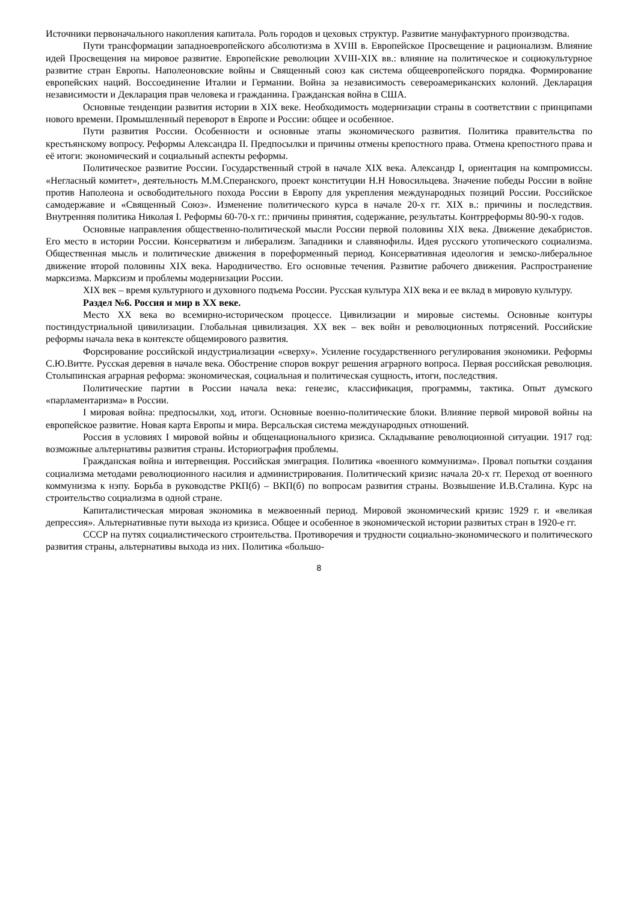Источники первоначального накопления капитала. Роль городов и цеховых структур. Развитие мануфактурного производства.
Пути трансформации западноевропейского абсолютизма в XVIII в. Европейское Просвещение и рационализм. Влияние идей Просвещения на мировое развитие. Европейские революции XVIII-XIX вв.: влияние на политическое и социокультурное развитие стран Европы. Наполеоновские войны и Священный союз как система общеевропейского порядка. Формирование европейских наций. Воссоединение Италии и Германии. Война за независимость североамериканских колоний. Декларация независимости и Декларация прав человека и гражданина. Гражданская война в США.
Основные тенденции развития истории в XIX веке. Необходимость модернизации страны в соответствии с принципами нового времени. Промышленный переворот в Европе и России: общее и особенное.
Пути развития России. Особенности и основные этапы экономического развития. Политика правительства по крестьянскому вопросу. Реформы Александра II. Предпосылки и причины отмены крепостного права. Отмена крепостного права и её итоги: экономический и социальный аспекты реформы.
Политическое развитие России. Государственный строй в начале XIX века. Александр I, ориентация на компромиссы. «Негласный комитет», деятельность М.М.Сперанского, проект конституции Н.Н Новосильцева. Значение победы России в войне против Наполеона и освободительного похода России в Европу для укрепления международных позиций России. Российское самодержавие и «Священный Союз». Изменение политического курса в начале 20-х гг. XIX в.: причины и последствия. Внутренняя политика Николая I. Реформы 60-70-х гг.: причины принятия, содержание, результаты. Контрреформы 80-90-х годов.
Основные направления общественно-политической мысли России первой половины XIX века. Движение декабристов. Его место в истории России. Консерватизм и либерализм. Западники и славянофилы. Идея русского утопического социализма. Общественная мысль и политические движения в пореформенный период. Консервативная идеология и земско-либеральное движение второй половины XIX века. Народничество. Его основные течения. Развитие рабочего движения. Распространение марксизма. Марксизм и проблемы модернизации России.
XIX век – время культурного и духовного подъема России. Русская культура XIX века и ее вклад в мировую культуру.
Раздел №6. Россия и мир в XX веке.
Место XX века во всемирно-историческом процессе. Цивилизации и мировые системы. Основные контуры постиндустриальной цивилизации. Глобальная цивилизация. XX век – век войн и революционных потрясений. Российские реформы начала века в контексте общемирового развития.
Форсирование российской индустриализации «сверху». Усиление государственного регулирования экономики. Реформы С.Ю.Витте. Русская деревня в начале века. Обострение споров вокруг решения аграрного вопроса. Первая российская революция. Столыпинская аграрная реформа: экономическая, социальная и политическая сущность, итоги, последствия.
Политические партии в России начала века: генезис, классификация, программы, тактика. Опыт думского «парламентаризма» в России.
I мировая война: предпосылки, ход, итоги. Основные военно-политические блоки. Влияние первой мировой войны на европейское развитие. Новая карта Европы и мира. Версальская система международных отношений.
Россия в условиях I мировой войны и общенационального кризиса. Складывание революционной ситуации. 1917 год: возможные альтернативы развития страны. Историография проблемы.
Гражданская война и интервенция. Российская эмиграция. Политика «военного коммунизма». Провал попытки создания социализма методами революционного насилия и администрирования. Политический кризис начала 20-х гг. Переход от военного коммунизма к нэпу. Борьба в руководстве РКП(б) – ВКП(б) по вопросам развития страны. Возвышение И.В.Сталина. Курс на строительство социализма в одной стране.
Капиталистическая мировая экономика в межвоенный период. Мировой экономический кризис 1929 г. и «великая депрессия». Альтернативные пути выхода из кризиса. Общее и особенное в экономической истории развитых стран в 1920-е гг.
СССР на путях социалистического строительства. Противоречия и трудности социально-экономического и политического развития страны, альтернативы выхода из них. Политика «большо-
8